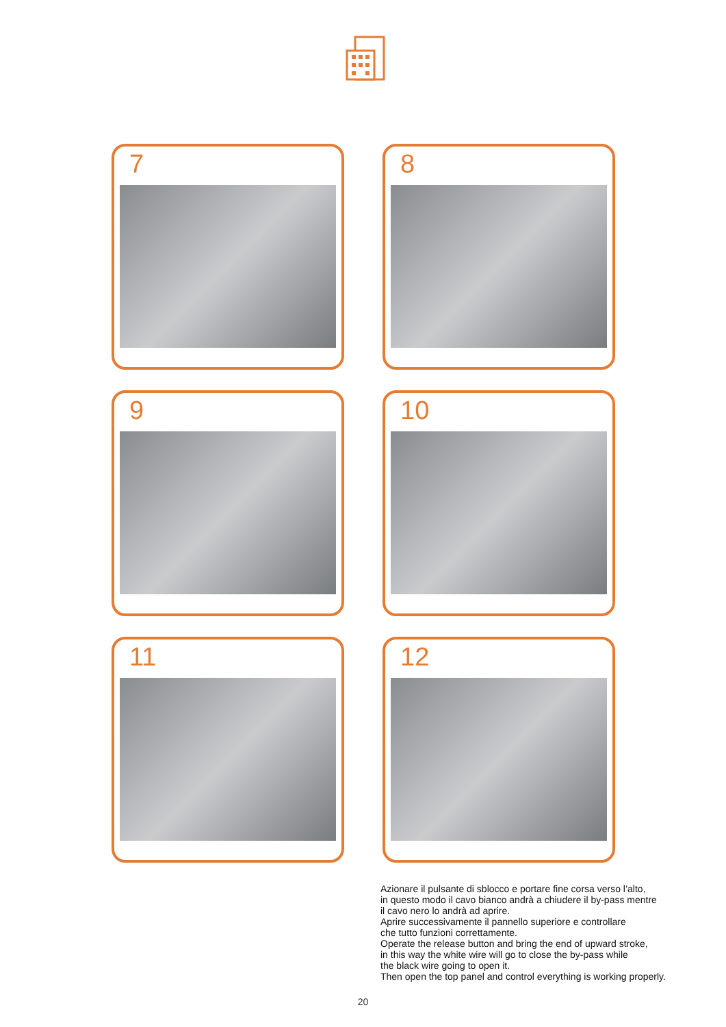7
8
9
10
11
12
Azionare il pulsante di sblocco e portare fine corsa verso l’alto,
in questo modo il cavo bianco andrà a chiudere il by-pass mentre
il cavo nero lo andrà ad aprire.
Aprire successivamente il pannello superiore e controllare
che tutto funzioni correttamente.
Operate the release button and bring the end of upward stroke,
in this way the white wire will go to close the by-pass while
the black wire going to open it.
Then open the top panel and control everything is working properly.
20